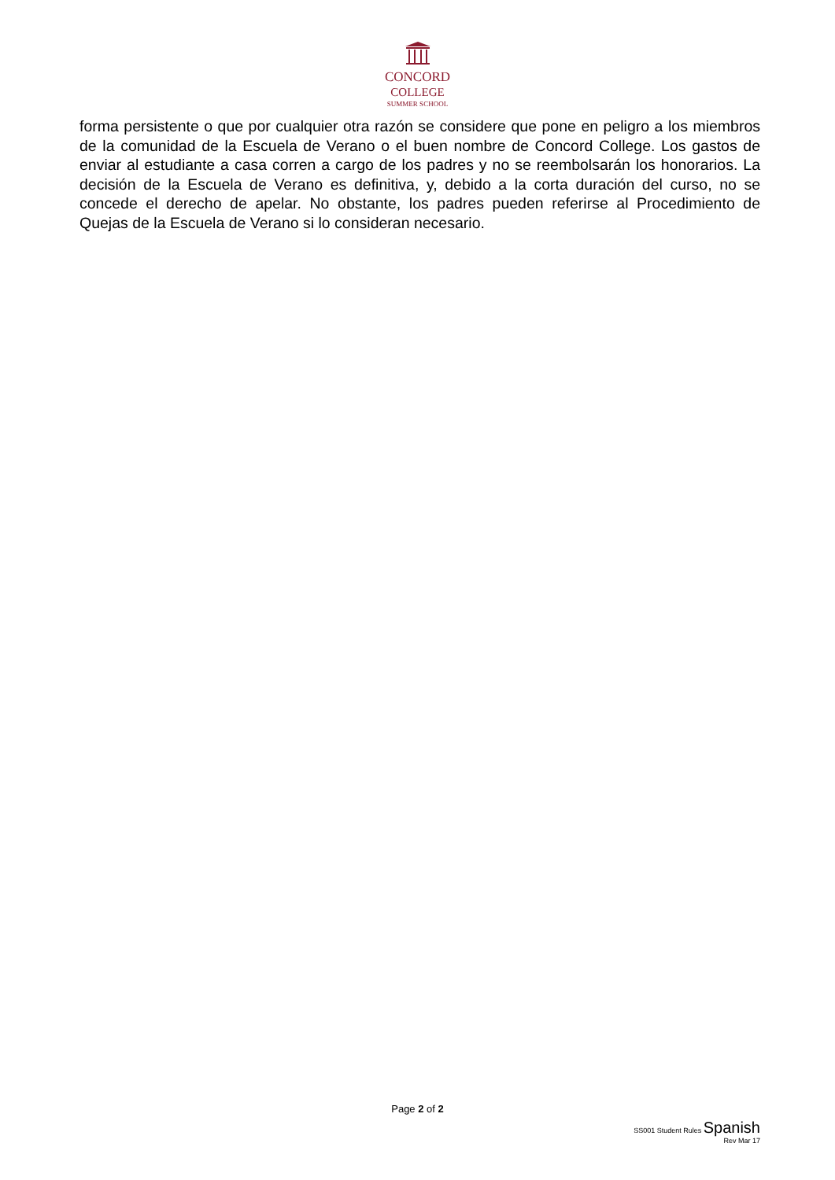CONCORD
COLLEGE
SUMMER SCHOOL
forma persistente o que por cualquier otra razón se considere que pone en peligro a los miembros de la comunidad de la Escuela de Verano o el buen nombre de Concord College. Los gastos de enviar al estudiante a casa corren a cargo de los padres y no se reembolsarán los honorarios. La decisión de la Escuela de Verano es definitiva, y, debido a la corta duración del curso, no se concede el derecho de apelar. No obstante, los padres pueden referirse al Procedimiento de Quejas de la Escuela de Verano si lo consideran necesario.
Page 2 of 2
SS001 Student Rules Spanish
Rev Mar 17